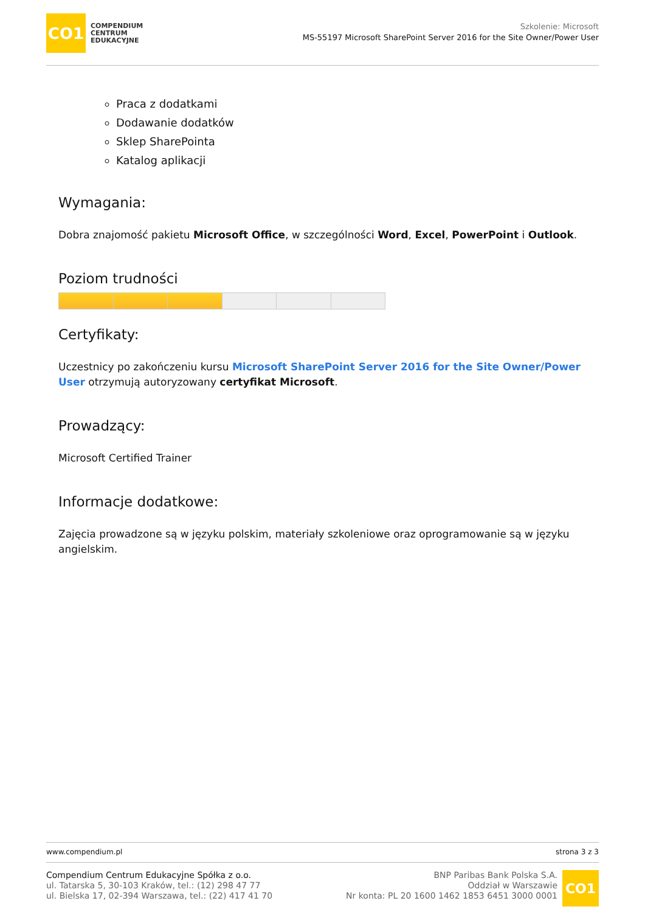CO1
COMPENDIUM
CENTRUM
EDUKACYJNE
Szkolenie: Microsoft
MS-55197 Microsoft SharePoint Server 2016 for the Site Owner/Power User
Praca z dodatkami
Dodawanie dodatków
Sklep SharePointa
Katalog aplikacji
Wymagania:
Dobra znajomość pakietu Microsoft Office, w szczególności Word, Excel, PowerPoint i Outlook.
Poziom trudności
Certyfikaty:
Uczestnicy po zakończeniu kursu Microsoft SharePoint Server 2016 for the Site Owner/Power User otrzymują autoryzowany certyfikat Microsoft.
Prowadzący:
Microsoft Certified Trainer
Informacje dodatkowe:
Zajęcia prowadzone są w języku polskim, materiały szkoleniowe oraz oprogramowanie są w języku angielskim.
www.compendium.pl strona 3 z 3
Compendium Centrum Edukacyjne Spółka z o.o.
ul. Tatarska 5, 30-103 Kraków, tel.: (12) 298 47 77
ul. Bielska 17, 02-394 Warszawa, tel.: (22) 417 41 70
BNP Paribas Bank Polska S.A.
Oddział w Warszawie
Nr konta: PL 20 1600 1462 1853 6451 3000 0001
CO1